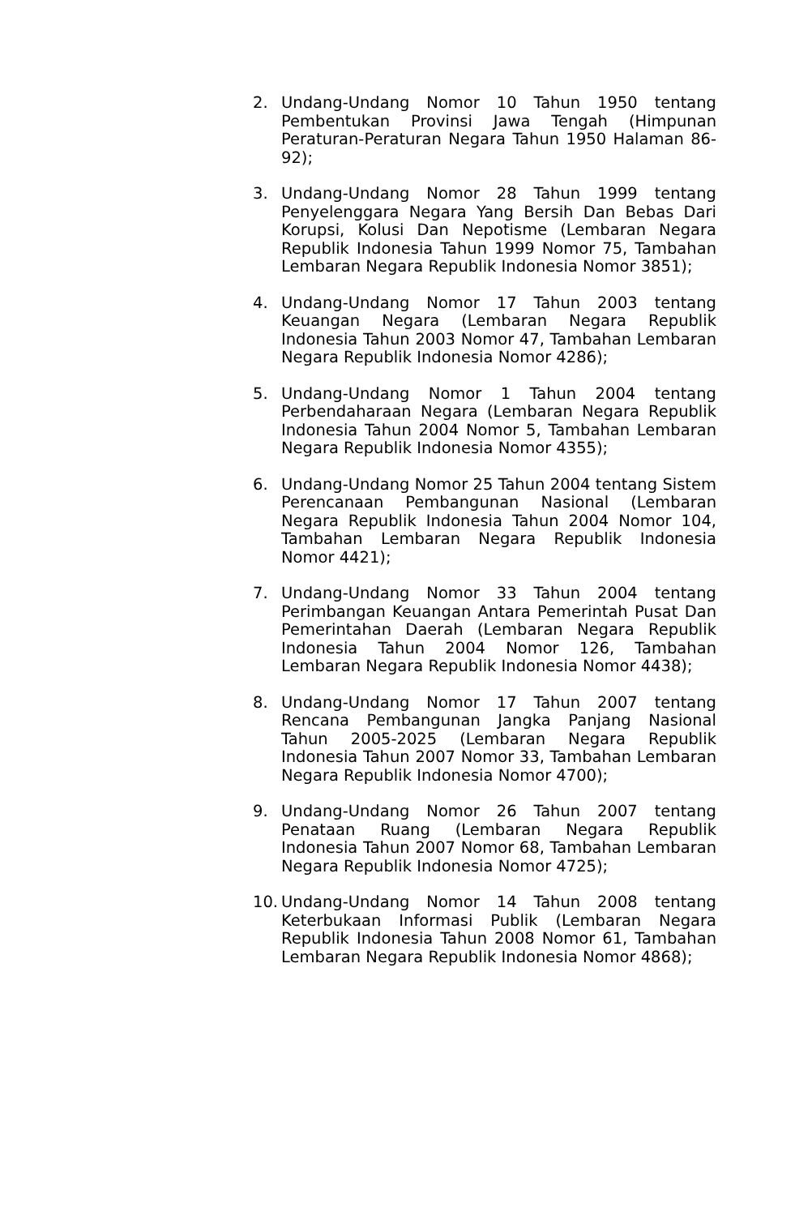2. Undang-Undang Nomor 10 Tahun 1950 tentang Pembentukan Provinsi Jawa Tengah (Himpunan Peraturan-Peraturan Negara Tahun 1950 Halaman 86-92);
3. Undang-Undang Nomor 28 Tahun 1999 tentang Penyelenggara Negara Yang Bersih Dan Bebas Dari Korupsi, Kolusi Dan Nepotisme (Lembaran Negara Republik Indonesia Tahun 1999 Nomor 75, Tambahan Lembaran Negara Republik Indonesia Nomor 3851);
4. Undang-Undang Nomor 17 Tahun 2003 tentang Keuangan Negara (Lembaran Negara Republik Indonesia Tahun 2003 Nomor 47, Tambahan Lembaran Negara Republik Indonesia Nomor 4286);
5. Undang-Undang Nomor 1 Tahun 2004 tentang Perbendaharaan Negara (Lembaran Negara Republik Indonesia Tahun 2004 Nomor 5, Tambahan Lembaran Negara Republik Indonesia Nomor 4355);
6. Undang-Undang Nomor 25 Tahun 2004 tentang Sistem Perencanaan Pembangunan Nasional (Lembaran Negara Republik Indonesia Tahun 2004 Nomor 104, Tambahan Lembaran Negara Republik Indonesia Nomor 4421);
7. Undang-Undang Nomor 33 Tahun 2004 tentang Perimbangan Keuangan Antara Pemerintah Pusat Dan Pemerintahan Daerah (Lembaran Negara Republik Indonesia Tahun 2004 Nomor 126, Tambahan Lembaran Negara Republik Indonesia Nomor 4438);
8. Undang-Undang Nomor 17 Tahun 2007 tentang Rencana Pembangunan Jangka Panjang Nasional Tahun 2005-2025 (Lembaran Negara Republik Indonesia Tahun 2007 Nomor 33, Tambahan Lembaran Negara Republik Indonesia Nomor 4700);
9. Undang-Undang Nomor 26 Tahun 2007 tentang Penataan Ruang (Lembaran Negara Republik Indonesia Tahun 2007 Nomor 68, Tambahan Lembaran Negara Republik Indonesia Nomor 4725);
10.
Undang-Undang Nomor 14 Tahun 2008 tentang Keterbukaan Informasi Publik (Lembaran Negara Republik Indonesia Tahun 2008 Nomor 61, Tambahan Lembaran Negara Republik Indonesia Nomor 4868);